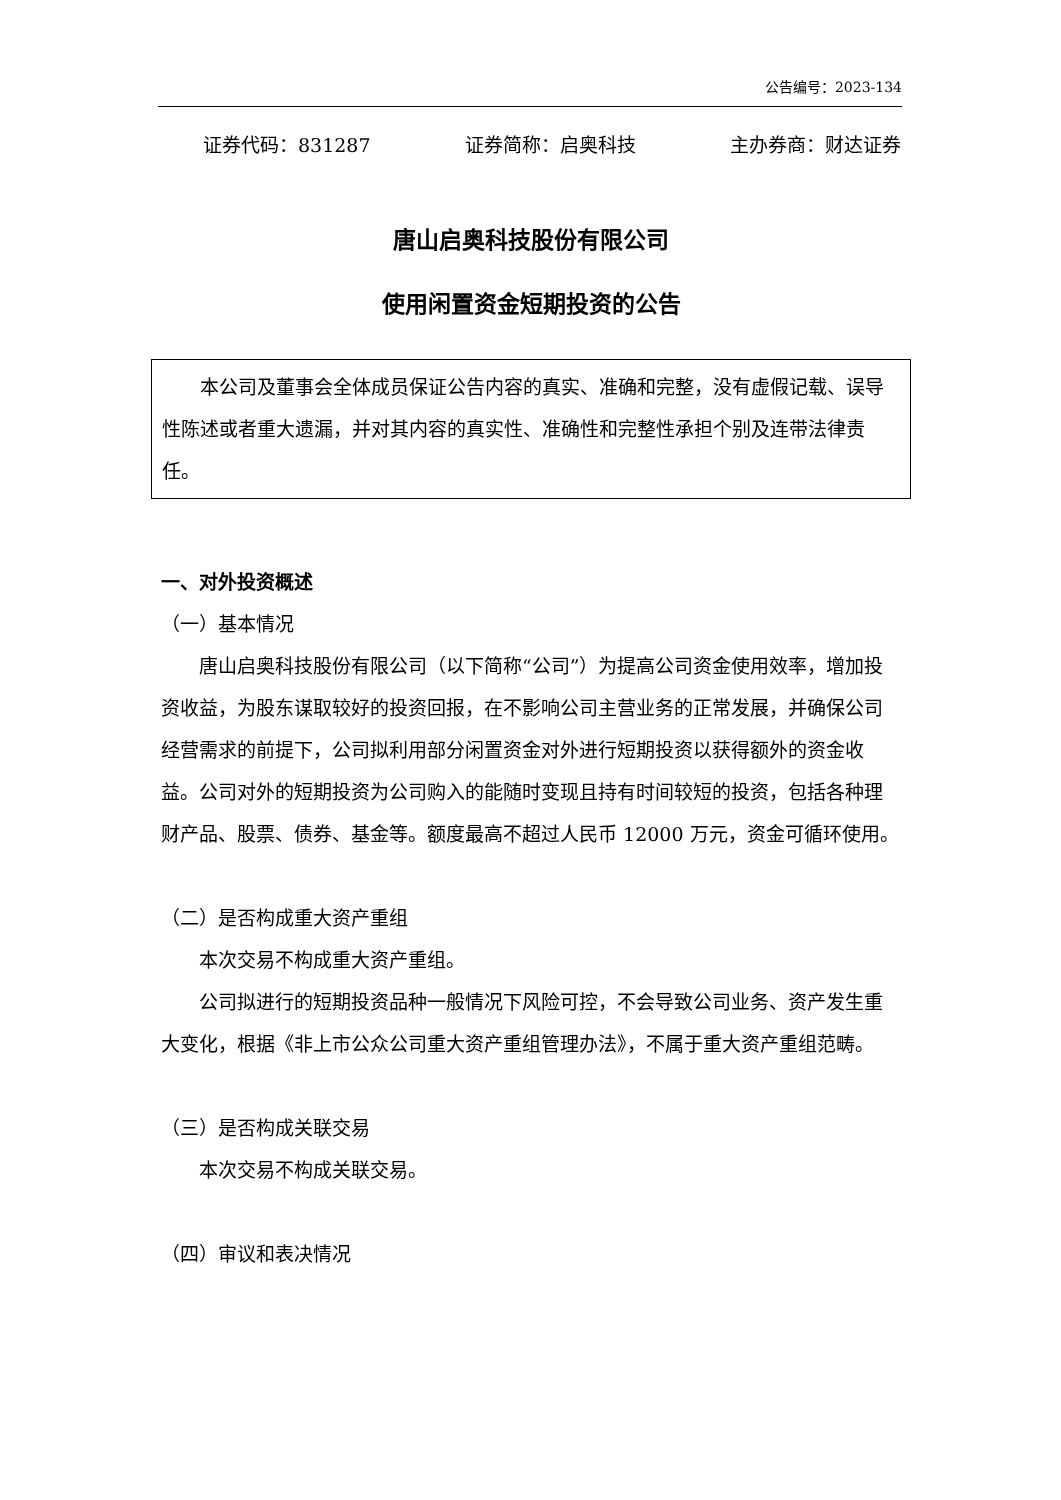公告编号：2023-134
证券代码：831287 证券简称：启奥科技 主办券商：财达证券
唐山启奥科技股份有限公司
使用闲置资金短期投资的公告
本公司及董事会全体成员保证公告内容的真实、准确和完整，没有虚假记载、误导性陈述或者重大遗漏，并对其内容的真实性、准确性和完整性承担个别及连带法律责任。
一、对外投资概述
（一）基本情况
唐山启奥科技股份有限公司（以下简称“公司”）为提高公司资金使用效率，增加投资收益，为股东谋取较好的投资回报，在不影响公司主营业务的正常发展，并确保公司经营需求的前提下，公司拟利用部分闲置资金对外进行短期投资以获得额外的资金收益。公司对外的短期投资为公司购入的能随时变现且持有时间较短的投资，包括各种理财产品、股票、债券、基金等。额度最高不超过人民币 12000 万元，资金可循环使用。
（二）是否构成重大资产重组
本次交易不构成重大资产重组。
公司拟进行的短期投资品种一般情况下风险可控，不会导致公司业务、资产发生重大变化，根据《非上市公众公司重大资产重组管理办法》，不属于重大资产重组范畴。
（三）是否构成关联交易
本次交易不构成关联交易。
（四）审议和表决情况